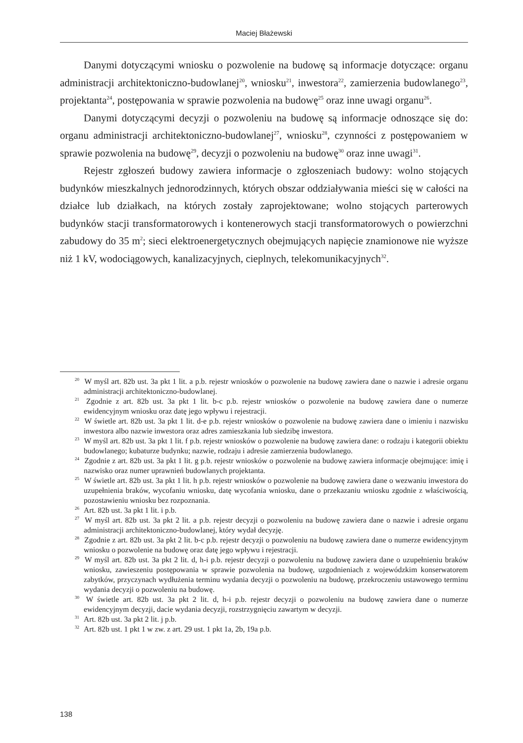Maciej Błażewski
Danymi dotyczącymi wniosku o pozwolenie na budowę są informacje dotyczące: organu administracji architektoniczno-budowlanej<sup>20</sup>, wniosku<sup>21</sup>, inwestora<sup>22</sup>, zamierzenia budowlanego<sup>23</sup>, projektanta<sup>24</sup>, postępowania w sprawie pozwolenia na budowę<sup>25</sup> oraz inne uwagi organu<sup>26</sup>.
Danymi dotyczącymi decyzji o pozwoleniu na budowę są informacje odnoszące się do: organu administracji architektoniczno-budowlanej<sup>27</sup>, wniosku<sup>28</sup>, czynności z postępowaniem w sprawie pozwolenia na budowę<sup>29</sup>, decyzji o pozwoleniu na budowę<sup>30</sup> oraz inne uwagi<sup>31</sup>.
Rejestr zgłoszeń budowy zawiera informacje o zgłoszeniach budowy: wolno stojących budynków mieszkalnych jednorodzinnych, których obszar oddziaływania mieści się w całości na działce lub działkach, na których zostały zaprojektowane; wolno stojących parterowych budynków stacji transformatorowych i kontenerowych stacji transformatorowych o powierzchni zabudowy do 35 m<sup>2</sup>; sieci elektroenergetycznych obejmujących napięcie znamionowe nie wyższe niż 1 kV, wodociągowych, kanalizacyjnych, cieplnych, telekomunikacyjnych<sup>32</sup>.
<sup>20</sup> W myśl art. 82b ust. 3a pkt 1 lit. a p.b. rejestr wniosków o pozwolenie na budowę zawiera dane o nazwie i adresie organu administracji architektoniczno-budowlanej.
<sup>21</sup> Zgodnie z art. 82b ust. 3a pkt 1 lit. b-c p.b. rejestr wniosków o pozwolenie na budowę zawiera dane o numerze ewidencyjnym wniosku oraz datę jego wpływu i rejestracji.
<sup>22</sup> W świetle art. 82b ust. 3a pkt 1 lit. d-e p.b. rejestr wniosków o pozwolenie na budowę zawiera dane o imieniu i nazwisku inwestora albo nazwie inwestora oraz adres zamieszkania lub siedzibę inwestora.
<sup>23</sup> W myśl art. 82b ust. 3a pkt 1 lit. f p.b. rejestr wniosków o pozwolenie na budowę zawiera dane: o rodzaju i kategorii obiektu budowlanego; kubaturze budynku; nazwie, rodzaju i adresie zamierzenia budowlanego.
<sup>24</sup> Zgodnie z art. 82b ust. 3a pkt 1 lit. g p.b. rejestr wniosków o pozwolenie na budowę zawiera informacje obejmujące: imię i nazwisko oraz numer uprawnień budowlanych projektanta.
<sup>25</sup> W świetle art. 82b ust. 3a pkt 1 lit. h p.b. rejestr wniosków o pozwolenie na budowę zawiera dane o wezwaniu inwestora do uzupełnienia braków, wycofaniu wniosku, datę wycofania wniosku, dane o przekazaniu wniosku zgodnie z właściwością, pozostawieniu wniosku bez rozpoznania.
<sup>26</sup> Art. 82b ust. 3a pkt 1 lit. i p.b.
<sup>27</sup> W myśl art. 82b ust. 3a pkt 2 lit. a p.b. rejestr decyzji o pozwoleniu na budowę zawiera dane o nazwie i adresie organu administracji architektoniczno-budowlanej, który wydał decyzję.
<sup>28</sup> Zgodnie z art. 82b ust. 3a pkt 2 lit. b-c p.b. rejestr decyzji o pozwoleniu na budowę zawiera dane o numerze ewidencyjnym wniosku o pozwolenie na budowę oraz datę jego wpływu i rejestracji.
<sup>29</sup> W myśl art. 82b ust. 3a pkt 2 lit. d, h-i p.b. rejestr decyzji o pozwoleniu na budowę zawiera dane o uzupełnieniu braków wniosku, zawieszeniu postępowania w sprawie pozwolenia na budowę, uzgodnieniach z wojewódzkim konserwatorem zabytków, przyczynach wydłużenia terminu wydania decyzji o pozwoleniu na budowę, przekroczeniu ustawowego terminu wydania decyzji o pozwoleniu na budowę.
<sup>30</sup> W świetle art. 82b ust. 3a pkt 2 lit. d, h-i p.b. rejestr decyzji o pozwoleniu na budowę zawiera dane o numerze ewidencyjnym decyzji, dacie wydania decyzji, rozstrzygnięciu zawartym w decyzji.
<sup>31</sup> Art. 82b ust. 3a pkt 2 lit. j p.b.
<sup>32</sup> Art. 82b ust. 1 pkt 1 w zw. z art. 29 ust. 1 pkt 1a, 2b, 19a p.b.
138